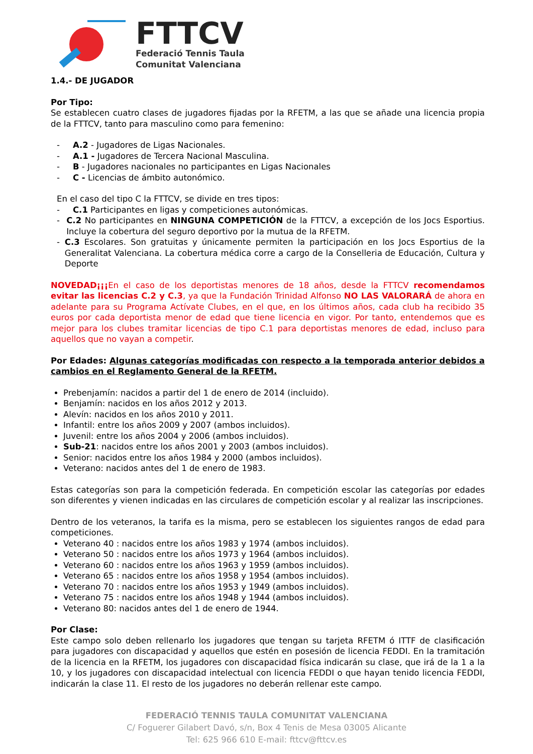FTTCV
Federació Tennis Taula
Comunitat Valenciana
1.4.- DE JUGADOR
Por Tipo:
Se establecen cuatro clases de jugadores fijadas por la RFETM, a las que se añade una licencia propia de la FTTCV, tanto para masculino como para femenino:
- A.2 - Jugadores de Ligas Nacionales.
- A.1 - Jugadores de Tercera Nacional Masculina.
- B - Jugadores nacionales no participantes en Ligas Nacionales
- C - Licencias de ámbito autonómico.
En el caso del tipo C la FTTCV, se divide en tres tipos:
- C.1 Participantes en ligas y competiciones autonómicas.
- C.2 No participantes en NINGUNA COMPETICIÓN de la FTTCV, a excepción de los Jocs Esportius. Incluye la cobertura del seguro deportivo por la mutua de la RFETM.
- C.3 Escolares. Son gratuitas y únicamente permiten la participación en los Jocs Esportius de la Generalitat Valenciana. La cobertura médica corre a cargo de la Conselleria de Educación, Cultura y Deporte
NOVEDAD¡¡¡En el caso de los deportistas menores de 18 años, desde la FTTCV recomendamos evitar las licencias C.2 y C.3, ya que la Fundación Trinidad Alfonso NO LAS VALORARÁ de ahora en adelante para su Programa Actívate Clubes, en el que, en los últimos años, cada club ha recibido 35 euros por cada deportista menor de edad que tiene licencia en vigor. Por tanto, entendemos que es mejor para los clubes tramitar licencias de tipo C.1 para deportistas menores de edad, incluso para aquellos que no vayan a competir.
Por Edades: Algunas categorías modificadas con respecto a la temporada anterior debidos a cambios en el Reglamento General de la RFETM.
Prebenjamín: nacidos a partir del 1 de enero de 2014 (incluido).
Benjamín: nacidos en los años 2012 y 2013.
Alevín: nacidos en los años 2010 y 2011.
Infantil: entre los años 2009 y 2007 (ambos incluidos).
Juvenil: entre los años 2004 y 2006 (ambos incluidos).
Sub-21: nacidos entre los años 2001 y 2003 (ambos incluidos).
Senior: nacidos entre los años 1984 y 2000 (ambos incluidos).
Veterano: nacidos antes del 1 de enero de 1983.
Estas categorías son para la competición federada. En competición escolar las categorías por edades son diferentes y vienen indicadas en las circulares de competición escolar y al realizar las inscripciones.
Dentro de los veteranos, la tarifa es la misma, pero se establecen los siguientes rangos de edad para competiciones.
Veterano 40 : nacidos entre los años 1983 y 1974 (ambos incluidos).
Veterano 50 : nacidos entre los años 1973 y 1964 (ambos incluidos).
Veterano 60 : nacidos entre los años 1963 y 1959 (ambos incluidos).
Veterano 65 : nacidos entre los años 1958 y 1954 (ambos incluidos).
Veterano 70 : nacidos entre los años 1953 y 1949 (ambos incluidos).
Veterano 75 : nacidos entre los años 1948 y 1944 (ambos incluidos).
Veterano 80: nacidos antes del 1 de enero de 1944.
Por Clase:
Este campo solo deben rellenarlo los jugadores que tengan su tarjeta RFETM ó ITTF de clasificación para jugadores con discapacidad y aquellos que estén en posesión de licencia FEDDI. En la tramitación de la licencia en la RFETM, los jugadores con discapacidad física indicarán su clase, que irá de la 1 a la 10, y los jugadores con discapacidad intelectual con licencia FEDDI o que hayan tenido licencia FEDDI, indicarán la clase 11. El resto de los jugadores no deberán rellenar este campo.
FEDERACIÓ TENNIS TAULA COMUNITAT VALENCIANA
C/ Foguerer Gilabert Davó, s/n, Box 4 Tenis de Mesa 03005 Alicante
Tel: 625 966 610 E-mail: fttcv@fttcv.es